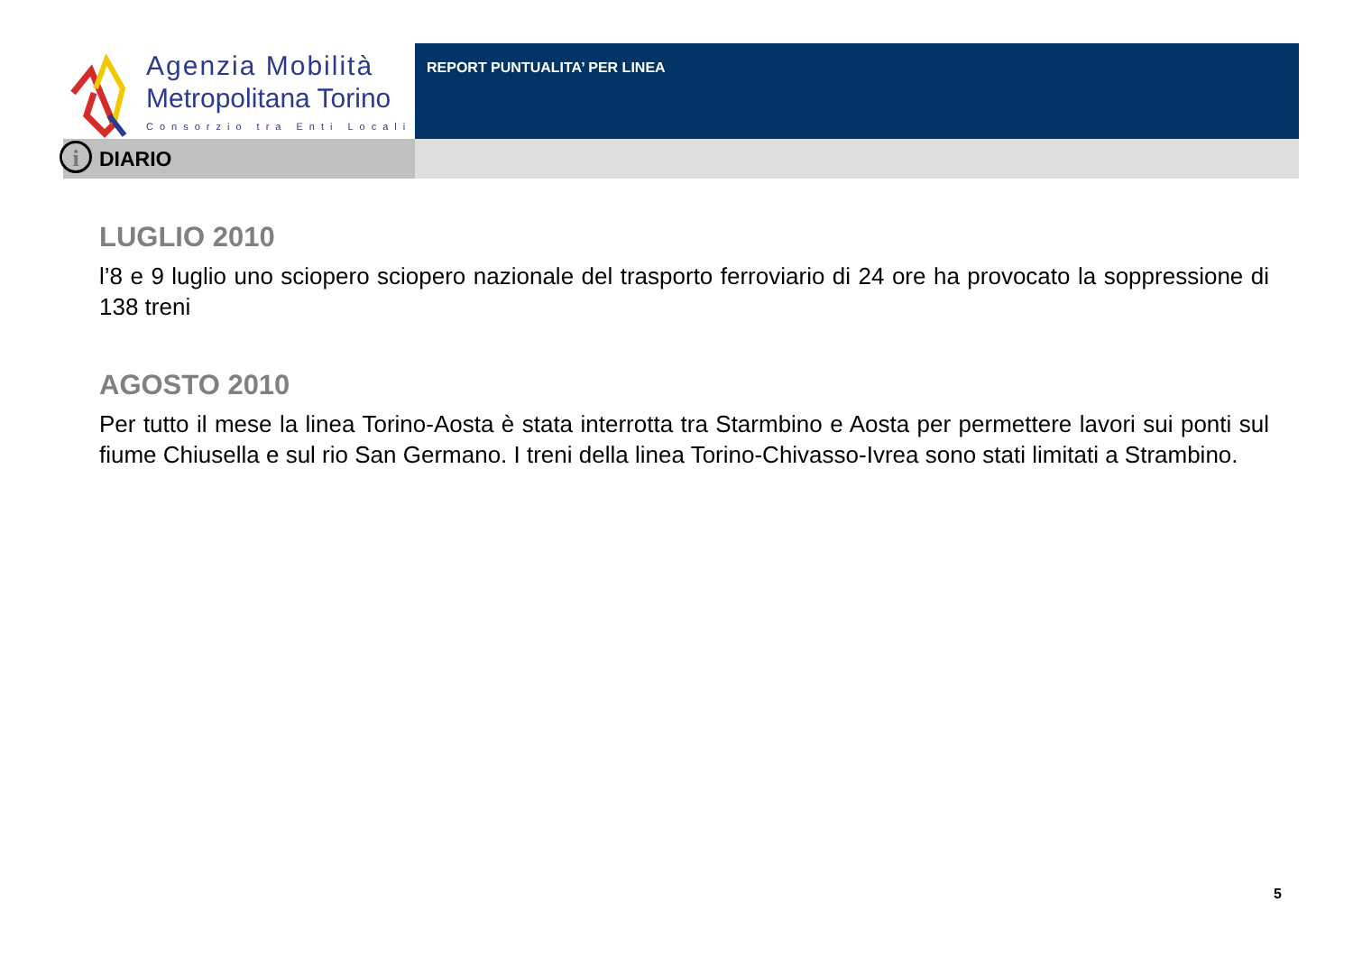Agenzia Mobilità
Metropolitana Torino
Consorzio tra Enti Locali
REPORT PUNTUALITA’ PER LINEA
i DIARIO
LUGLIO 2010
l’8 e 9 luglio uno sciopero sciopero nazionale del trasporto ferroviario di 24 ore ha provocato la soppressione di 138 treni
AGOSTO 2010
Per tutto il mese la linea Torino-Aosta è stata interrotta tra Starmbino e Aosta per permettere lavori sui ponti sul fiume Chiusella e sul rio San Germano. I treni della linea Torino-Chivasso-Ivrea sono stati limitati a Strambino.
5